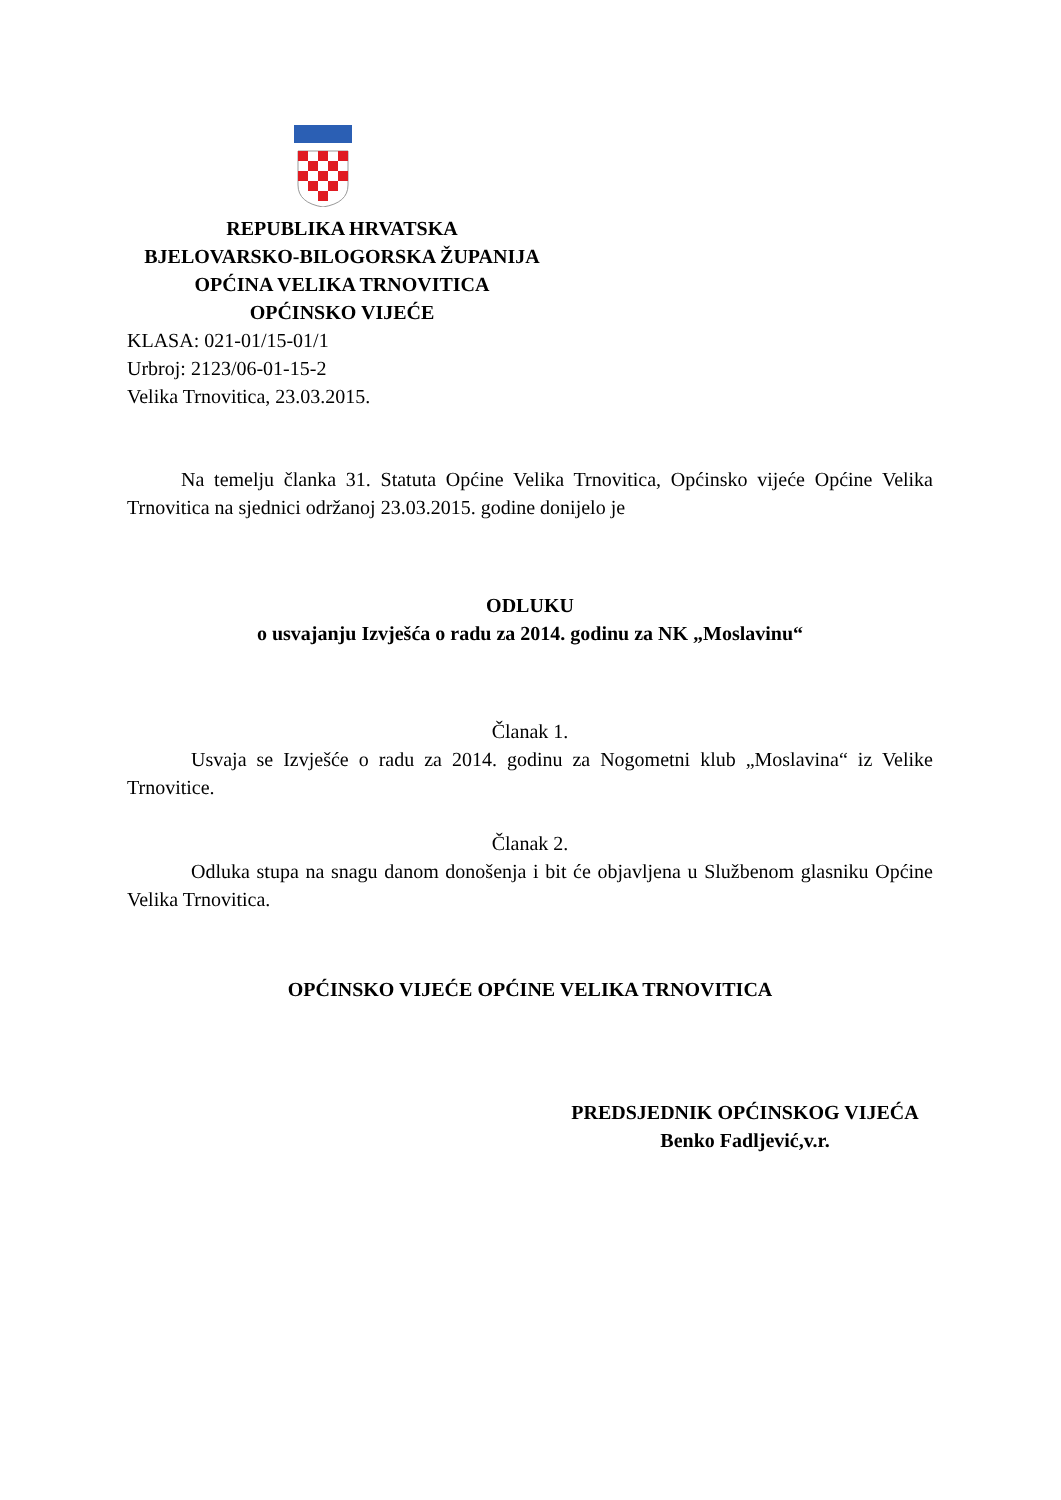REPUBLIKA HRVATSKA
BJELOVARSKO-BILOGORSKA ŽUPANIJA
OPĆINA VELIKA TRNOVITICA
OPĆINSKO VIJEĆE
KLASA: 021-01/15-01/1
Urbroj: 2123/06-01-15-2
Velika Trnovitica, 23.03.2015.
Na temelju članka 31. Statuta Općine Velika Trnovitica, Općinsko vijeće Općine Velika Trnovitica na sjednici održanoj 23.03.2015. godine donijelo je
ODLUKU
o usvajanju Izvješća o radu za 2014. godinu za NK „Moslavinu“
Članak 1.
Usvaja se Izvješće o radu za 2014. godinu za Nogometni klub „Moslavina“ iz Velike Trnovitice.
Članak 2.
Odluka stupa na snagu danom donošenja i bit će objavljena u Službenom glasniku Općine Velika Trnovitica.
OPĆINSKO VIJEĆE OPĆINE VELIKA TRNOVITICA
PREDSJEDNIK OPĆINSKOG VIJEĆA
Benko Fadljević,v.r.